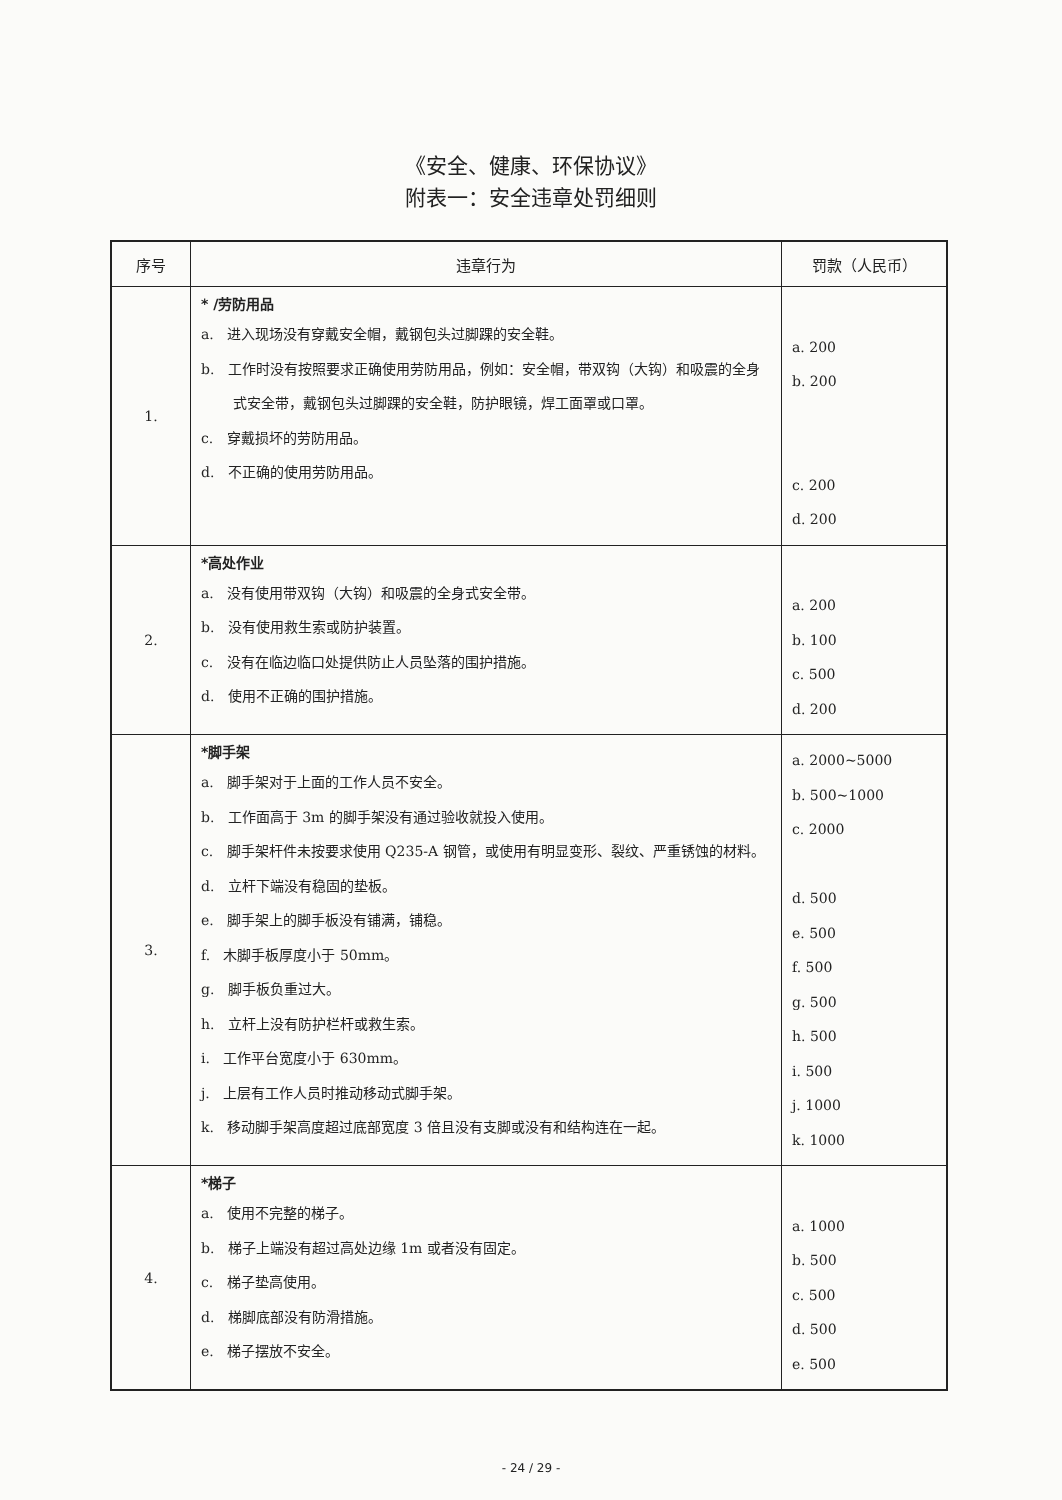《安全、健康、环保协议》
附表一：安全违章处罚细则
| 序号 | 违章行为 | 罚款（人民币） |
| --- | --- | --- |
| 1. | * /劳防用品 a. 进入现场没有穿戴安全帽，戴钢包头过脚踝的安全鞋。 b. 工作时没有按照要求正确使用劳防用品，例如：安全帽，带双钩（大钩）和吸震的全身式安全带，戴钢包头过脚踝的安全鞋，防护眼镜，焊工面罩或口罩。 c. 穿戴损坏的劳防用品。 d. 不正确的使用劳防用品。 | a. 200 b. 200 c. 200 d. 200 |
| 2. | *高处作业 a. 没有使用带双钩（大钩）和吸震的全身式安全带。 b. 没有使用救生索或防护装置。 c. 没有在临边临口处提供防止人员坠落的围护措施。 d. 使用不正确的围护措施。 | a. 200 b. 100 c. 500 d. 200 |
| 3. | *脚手架 a. 脚手架对于上面的工作人员不安全。 b. 工作面高于 3m 的脚手架没有通过验收就投入使用。 c. 脚手架杆件未按要求使用 Q235-A 钢管，或使用有明显变形、裂纹、严重锈蚀的材料。 d. 立杆下端没有稳固的垫板。 e. 脚手架上的脚手板没有铺满，铺稳。 f. 木脚手板厚度小于 50mm。 g. 脚手板负重过大。 h. 立杆上没有防护栏杆或救生索。 i. 工作平台宽度小于 630mm。 j. 上层有工作人员时推动移动式脚手架。 k. 移动脚手架高度超过底部宽度 3 倍且没有支脚或没有和结构连在一起。 | a. 2000~5000 b. 500~1000 c. 2000 d. 500 e. 500 f. 500 g. 500 h. 500 i. 500 j. 1000 k. 1000 |
| 4. | *梯子 a. 使用不完整的梯子。 b. 梯子上端没有超过高处边缘 1m 或者没有固定。 c. 梯子垫高使用。 d. 梯脚底部没有防滑措施。 e. 梯子摆放不安全。 | a. 1000 b. 500 c. 500 d. 500 e. 500 |
- 24 / 29 -